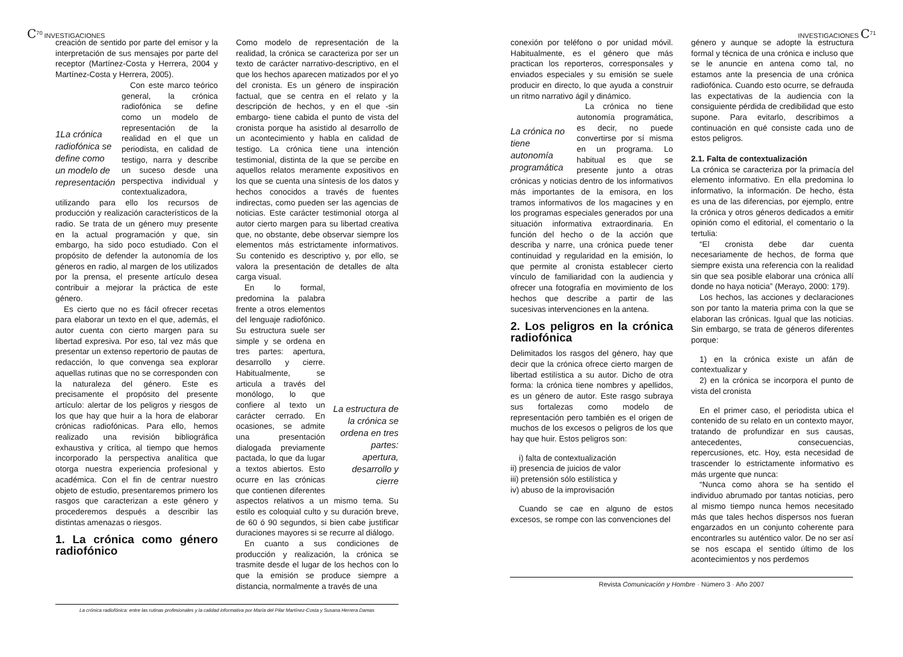C<sup>70</sup> INVESTIGACIONES
creación de sentido por parte del emisor y la interpretación de sus mensajes por parte del receptor (Martínez-Costa y Herrera, 2004 y Martínez-Costa y Herrera, 2005).
1La crónica radiofónica se define como un modelo de representación
Con este marco teórico general, la crónica radiofónica se define como un modelo de representación de la realidad en el que un periodista, en calidad de testigo, narra y describe un suceso desde una perspectiva individual y contextualizadora, utilizando para ello los recursos de producción y realización característicos de la radio. Se trata de un género muy presente en la actual programación y que, sin embargo, ha sido poco estudiado. Con el propósito de defender la autonomía de los géneros en radio, al margen de los utilizados por la prensa, el presente artículo desea contribuir a mejorar la práctica de este género.
Es cierto que no es fácil ofrecer recetas para elaborar un texto en el que, además, el autor cuenta con cierto margen para su libertad expresiva. Por eso, tal vez más que presentar un extenso repertorio de pautas de redacción, lo que convenga sea explorar aquellas rutinas que no se corresponden con la naturaleza del género. Este es precisamente el propósito del presente artículo: alertar de los peligros y riesgos de los que hay que huir a la hora de elaborar crónicas radiofónicas. Para ello, hemos realizado una revisión bibliográfica exhaustiva y crítica, al tiempo que hemos incorporado la perspectiva analítica que otorga nuestra experiencia profesional y académica. Con el fin de centrar nuestro objeto de estudio, presentaremos primero los rasgos que caracterizan a este género y procederemos después a describir las distintas amenazas o riesgos.
1. La crónica como género radiofónico
Como modelo de representación de la realidad, la crónica se caracteriza por ser un texto de carácter narrativo-descriptivo, en el que los hechos aparecen matizados por el yo del cronista. Es un género de inspiración factual, que se centra en el relato y la descripción de hechos, y en el que -sin embargo- tiene cabida el punto de vista del cronista porque ha asistido al desarrollo de un acontecimiento y habla en calidad de testigo. La crónica tiene una intención testimonial, distinta de la que se percibe en aquellos relatos meramente expositivos en los que se cuenta una síntesis de los datos y hechos conocidos a través de fuentes indirectas, como pueden ser las agencias de noticias. Este carácter testimonial otorga al autor cierto margen para su libertad creativa que, no obstante, debe observar siempre los elementos más estrictamente informativos. Su contenido es descriptivo y, por ello, se valora la presentación de detalles de alta carga visual.
La estructura de la crónica se ordena en tres partes: apertura, desarrollo y cierre
En lo formal, predomina la palabra frente a otros elementos del lenguaje radiofónico. Su estructura suele ser simple y se ordena en tres partes: apertura, desarrollo y cierre. Habitualmente, se articula a través del monólogo, lo que confiere al texto un carácter cerrado. En ocasiones, se admite una presentación dialogada previamente pactada, lo que da lugar a textos abiertos. Esto ocurre en las crónicas que contienen diferentes aspectos relativos a un mismo tema. Su estilo es coloquial culto y su duración breve, de 60 ó 90 segundos, si bien cabe justificar duraciones mayores si se recurre al diálogo.
En cuanto a sus condiciones de producción y realización, la crónica se trasmite desde el lugar de los hechos con lo que la emisión se produce siempre a distancia, normalmente a través de una
La crónica radiofónica: entre las rutinas profesionales y la calidad informativa por María del Pilar Martínez-Costa y Susana Herrera Damas
INVESTIGACIONES C<sup>71</sup>
conexión por teléfono o por unidad móvil. Habitualmente, es el género que más practican los reporteros, corresponsales y enviados especiales y su emisión se suele producir en directo, lo que ayuda a construir un ritmo narrativo ágil y dinámico.
La crónica no tiene autonomía programática
La crónica no tiene autonomía programática, es decir, no puede convertirse por sí misma en un programa. Lo habitual es que se presente junto a otras crónicas y noticias dentro de los informativos más importantes de la emisora, en los tramos informativos de los magacines y en los programas especiales generados por una situación informativa extraordinaria. En función del hecho o de la acción que describa y narre, una crónica puede tener continuidad y regularidad en la emisión, lo que permite al cronista establecer cierto vínculo de familiaridad con la audiencia y ofrecer una fotografía en movimiento de los hechos que describe a partir de las sucesivas intervenciones en la antena.
2. Los peligros en la crónica radiofónica
Delimitados los rasgos del género, hay que decir que la crónica ofrece cierto margen de libertad estilística a su autor. Dicho de otra forma: la crónica tiene nombres y apellidos, es un género de autor. Este rasgo subraya sus fortalezas como modelo de representación pero también es el origen de muchos de los excesos o peligros de los que hay que huir. Estos peligros son:
i) falta de contextualización
ii) presencia de juicios de valor
iii) pretensión sólo estilística y
iv) abuso de la improvisación
Cuando se cae en alguno de estos excesos, se rompe con las convenciones del
género y aunque se adopte la estructura formal y técnica de una crónica e incluso que se le anuncie en antena como tal, no estamos ante la presencia de una crónica radiofónica. Cuando esto ocurre, se defrauda las expectativas de la audiencia con la consiguiente pérdida de credibilidad que esto supone. Para evitarlo, describimos a continuación en qué consiste cada uno de estos peligros.
2.1. Falta de contextualización
La crónica se caracteriza por la primacía del elemento informativo. En ella predomina lo informativo, la información. De hecho, ésta es una de las diferencias, por ejemplo, entre la crónica y otros géneros dedicados a emitir opinión como el editorial, el comentario o la tertulia:
“El cronista debe dar cuenta necesariamente de hechos, de forma que siempre exista una referencia con la realidad sin que sea posible elaborar una crónica allí donde no haya noticia” (Merayo, 2000: 179).
Los hechos, las acciones y declaraciones son por tanto la materia prima con la que se elaboran las crónicas. Igual que las noticias. Sin embargo, se trata de géneros diferentes porque:
1) en la crónica existe un afán de contextualizar y
2) en la crónica se incorpora el punto de vista del cronista
En el primer caso, el periodista ubica el contenido de su relato en un contexto mayor, tratando de profundizar en sus causas, antecedentes, consecuencias, repercusiones, etc. Hoy, esta necesidad de trascender lo estrictamente informativo es más urgente que nunca:
“Nunca como ahora se ha sentido el individuo abrumado por tantas noticias, pero al mismo tiempo nunca hemos necesitado más que tales hechos dispersos nos fueran engarzados en un conjunto coherente para encontrarles su auténtico valor. De no ser así se nos escapa el sentido último de los acontecimientos y nos perdemos
Revista Comunicación y Hombre · Número 3 · Año 2007